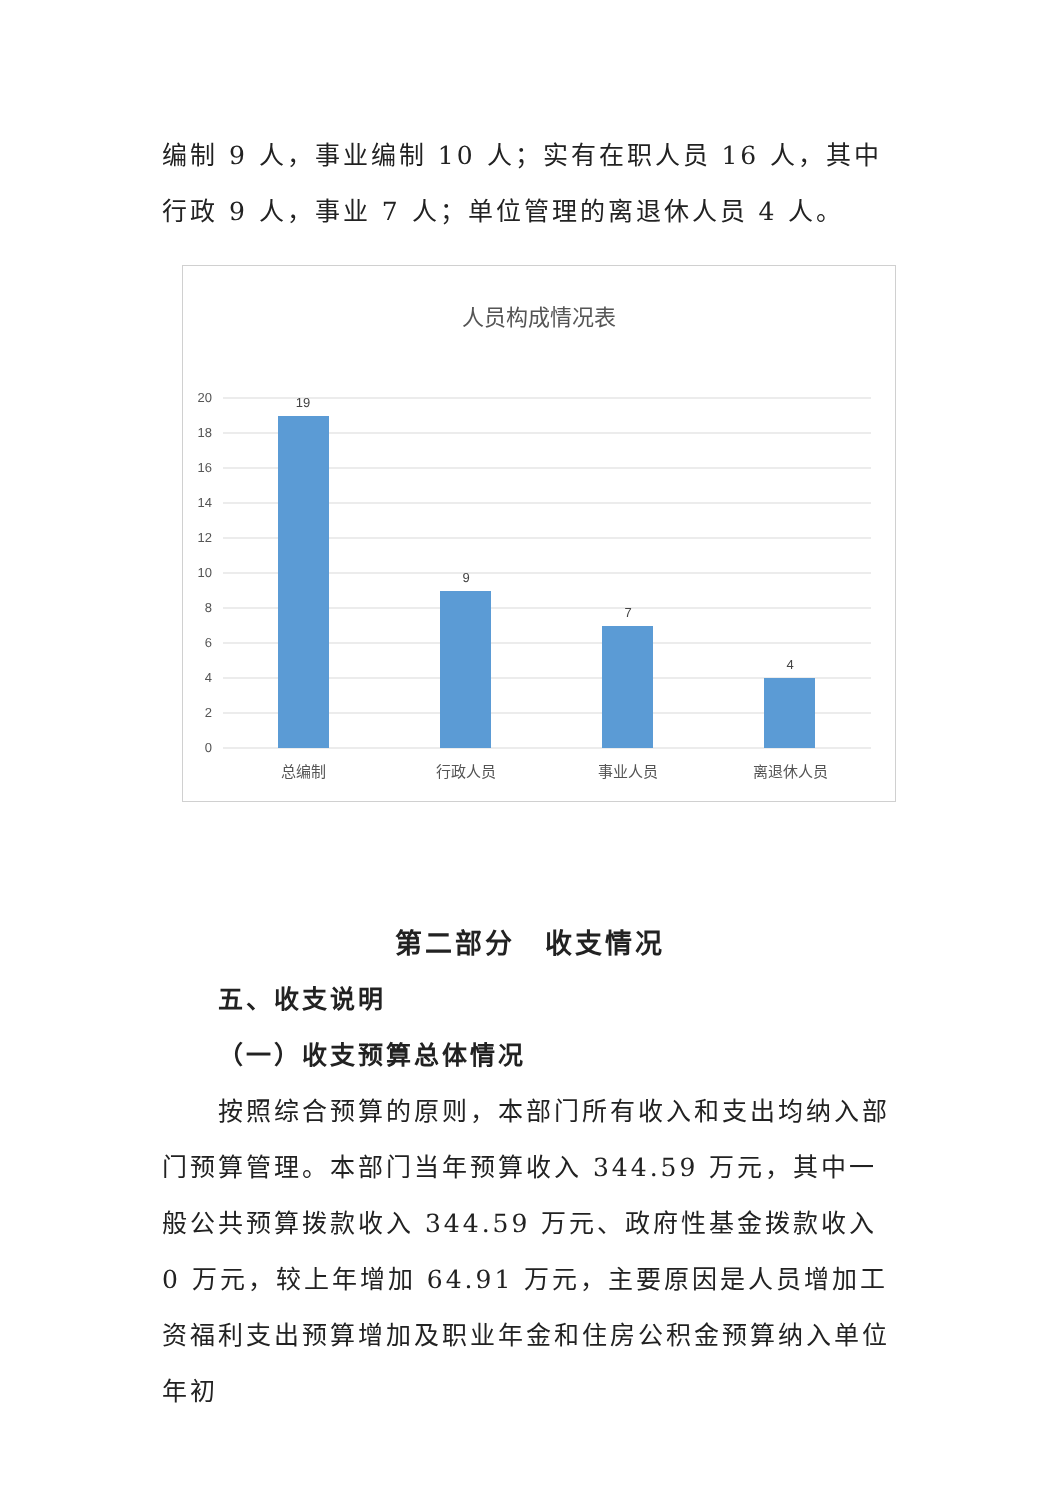编制 9 人，事业编制 10 人；实有在职人员 16 人，其中行政 9 人，事业 7 人；单位管理的离退休人员 4 人。
人员构成情况表
20
18
16
14
12
10
8
6
4
2
0
19
9
7
4
总编制
行政人员
事业人员
离退休人员
第二部分　收支情况
五、收支说明
（一）收支预算总体情况
按照综合预算的原则，本部门所有收入和支出均纳入部门预算管理。本部门当年预算收入 344.59 万元，其中一般公共预算拨款收入 344.59 万元、政府性基金拨款收入 0 万元，较上年增加 64.91 万元，主要原因是人员增加工资福利支出预算增加及职业年金和住房公积金预算纳入单位年初